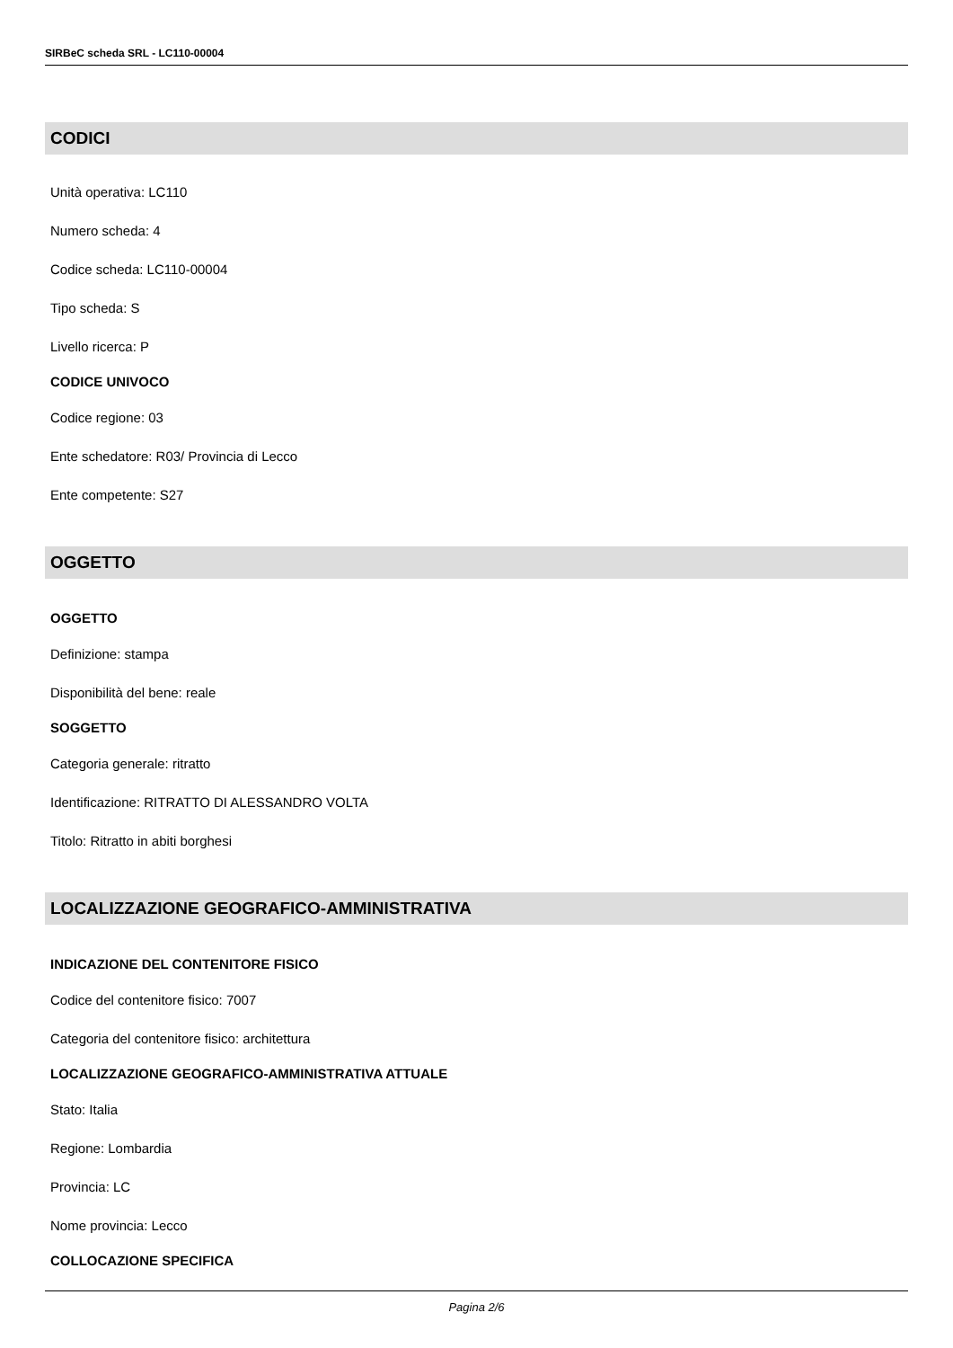SIRBeC scheda SRL - LC110-00004
CODICI
Unità operativa: LC110
Numero scheda: 4
Codice scheda: LC110-00004
Tipo scheda: S
Livello ricerca: P
CODICE UNIVOCO
Codice regione: 03
Ente schedatore: R03/ Provincia di Lecco
Ente competente: S27
OGGETTO
OGGETTO
Definizione: stampa
Disponibilità del bene: reale
SOGGETTO
Categoria generale: ritratto
Identificazione: RITRATTO DI ALESSANDRO VOLTA
Titolo: Ritratto in abiti borghesi
LOCALIZZAZIONE GEOGRAFICO-AMMINISTRATIVA
INDICAZIONE DEL CONTENITORE FISICO
Codice del contenitore fisico: 7007
Categoria del contenitore fisico: architettura
LOCALIZZAZIONE GEOGRAFICO-AMMINISTRATIVA ATTUALE
Stato: Italia
Regione: Lombardia
Provincia: LC
Nome provincia: Lecco
COLLOCAZIONE SPECIFICA
Pagina 2/6